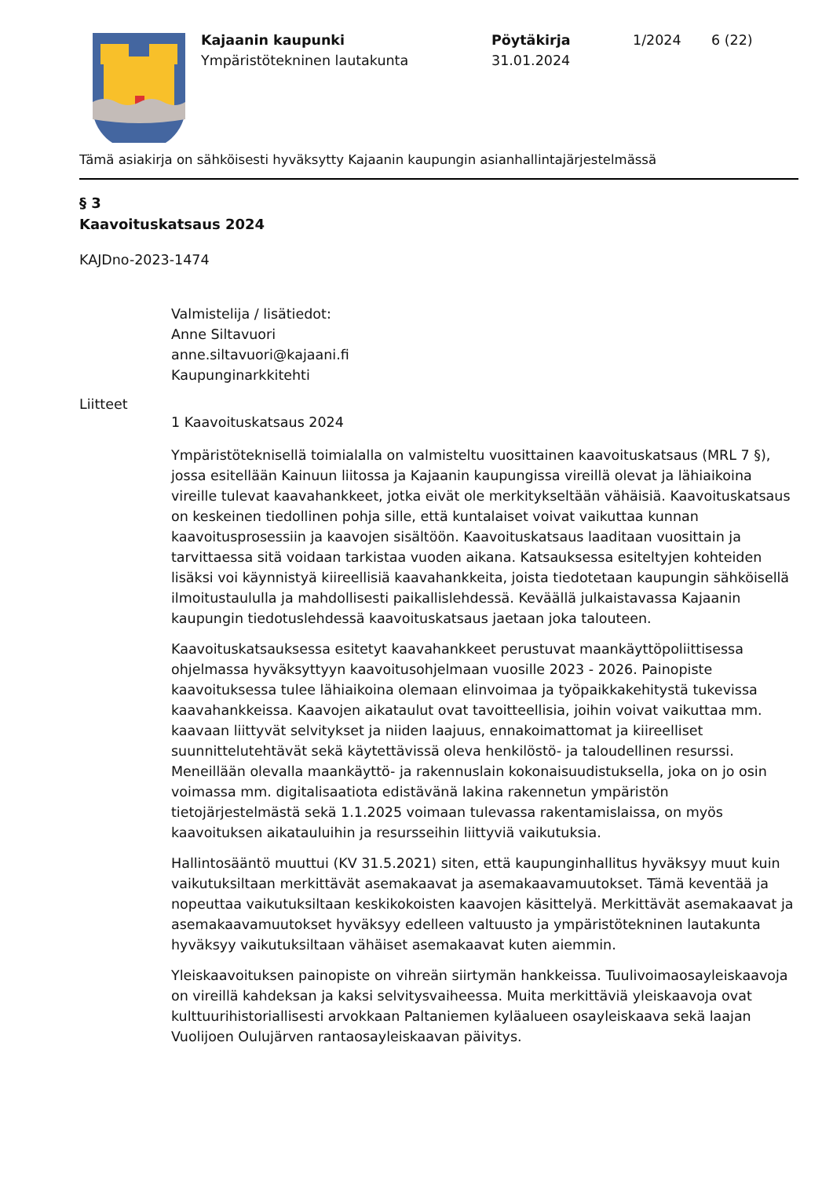Kajaanin kaupunki
Ympäristötekninen lautakunta
Pöytäkirja
31.01.2024
1/2024 6 (22)
Tämä asiakirja on sähköisesti hyväksytty Kajaanin kaupungin asianhallintajärjestelmässä
§ 3
Kaavoituskatsaus 2024
KAJDno-2023-1474
Valmistelija / lisätiedot:
Anne Siltavuori
anne.siltavuori@kajaani.fi
Kaupunginarkkitehti
Liitteet
1 Kaavoituskatsaus 2024
Ympäristöteknisellä toimialalla on valmisteltu vuosittainen kaavoituskatsaus (MRL 7 §), jossa esitellään Kainuun liitossa ja Kajaanin kaupungissa vireillä olevat ja lähiaikoina vireille tulevat kaavahankkeet, jotka eivät ole merkitykseltään vähäisiä. Kaavoituskatsaus on keskeinen tiedollinen pohja sille, että kuntalaiset voivat vaikuttaa kunnan kaavoitusprosessiin ja kaavojen sisältöön. Kaavoituskatsaus laaditaan vuosittain ja tarvittaessa sitä voidaan tarkistaa vuoden aikana. Katsauksessa esiteltyjen kohteiden lisäksi voi käynnistyä kiireellisiä kaavahankkeita, joista tiedotetaan kaupungin sähköisellä ilmoitustaululla ja mahdollisesti paikallislehdessä. Keväällä julkaistavassa Kajaanin kaupungin tiedotuslehdessä kaavoituskatsaus jaetaan joka talouteen.
Kaavoituskatsauksessa esitetyt kaavahankkeet perustuvat maankäyttöpoliittisessa ohjelmassa hyväksyttyyn kaavoitusohjelmaan vuosille 2023 - 2026. Painopiste kaavoituksessa tulee lähiaikoina olemaan elinvoimaa ja työpaikkakehitystä tukevissa kaavahankkeissa. Kaavojen aikataulut ovat tavoitteellisia, joihin voivat vaikuttaa mm. kaavaan liittyvät selvitykset ja niiden laajuus, ennakoimattomat ja kiireelliset suunnittelutehtävät sekä käytettävissä oleva henkilöstö- ja taloudellinen resurssi. Meneillään olevalla maankäyttö- ja rakennuslain kokonaisuudistuksella, joka on jo osin voimassa mm. digitalisaatiota edistävänä lakina rakennetun ympäristön tietojärjestelmästä sekä 1.1.2025 voimaan tulevassa rakentamislaissa, on myös kaavoituksen aikatauluihin ja resursseihin liittyviä vaikutuksia.
Hallintosääntö muuttui (KV 31.5.2021) siten, että kaupunginhallitus hyväksyy muut kuin vaikutuksiltaan merkittävät asemakaavat ja asemakaavamuutokset. Tämä keventää ja nopeuttaa vaikutuksiltaan keskikokoisten kaavojen käsittelyä. Merkittävät asemakaavat ja asemakaavamuutokset hyväksyy edelleen valtuusto ja ympäristötekninen lautakunta hyväksyy vaikutuksiltaan vähäiset asemakaavat kuten aiemmin.
Yleiskaavoituksen painopiste on vihreän siirtymän hankkeissa. Tuulivoimaosayleiskaavoja on vireillä kahdeksan ja kaksi selvitysvaiheessa. Muita merkittäviä yleiskaavoja ovat kulttuurihistoriallisesti arvokkaan Paltaniemen kyläalueen osayleiskaava sekä laajan Vuolijoen Oulujärven rantaosayleiskaavan päivitys.